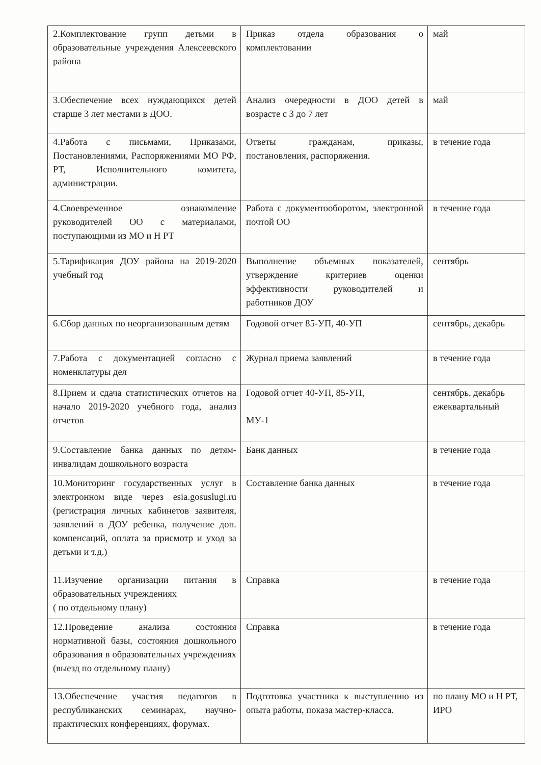| 2.Комплектование групп детьми в образовательные учреждения Алексеевского района | Приказ отдела образования о комплектовании | май |
| 3.Обеспечение всех нуждающихся детей старше 3 лет местами в ДОО. | Анализ очередности в ДОО детей в возрасте с 3 до 7 лет | май |
| 4.Работа с письмами, Приказами, Постановлениями, Распоряжениями МО РФ, РТ, Исполнительного комитета, администрации. | Ответы гражданам, приказы, постановления, распоряжения. | в течение года |
| 4.Своевременное ознакомление руководителей ОО с материалами, поступающими из МО и Н РТ | Работа с документооборотом, электронной почтой ОО | в течение года |
| 5.Тарификация ДОУ района на 2019-2020 учебный год | Выполнение объемных показателей, утверждение критериев оценки эффективности руководителей и работников ДОУ | сентябрь |
| 6.Сбор данных по неорганизованным детям | Годовой отчет 85-УП, 40-УП | сентябрь, декабрь |
| 7.Работа с документацией согласно с номенклатуры дел | Журнал приема заявлений | в течение года |
| 8.Прием и сдача статистических отчетов на начало 2019-2020 учебного года, анализ отчетов | Годовой отчет 40-УП, 85-УП, МУ-1 | сентябрь, декабрь ежеквартальный |
| 9.Составление банка данных по детям-инвалидам дошкольного возраста | Банк данных | в течение года |
| 10.Мониторинг государственных услуг в электронном виде через esia.gosuslugi.ru (регистрация личных кабинетов заявителя, заявлений в ДОУ ребенка, получение доп. компенсаций, оплата за присмотр и уход за детьми и т.д.) | Составление банка данных | в течение года |
| 11.Изучение организации питания в образовательных учреждениях ( по отдельному плану) | Справка | в течение года |
| 12.Проведение анализа состояния нормативной базы, состояния дошкольного образования в образовательных учреждениях (выезд по отдельному плану) | Справка | в течение года |
| 13.Обеспечение участия педагогов в республиканских семинарах, научно-практических конференциях, форумах. | Подготовка участника к выступлению из опыта работы, показа мастер-класса. | по плану МО и Н РТ, ИРО |